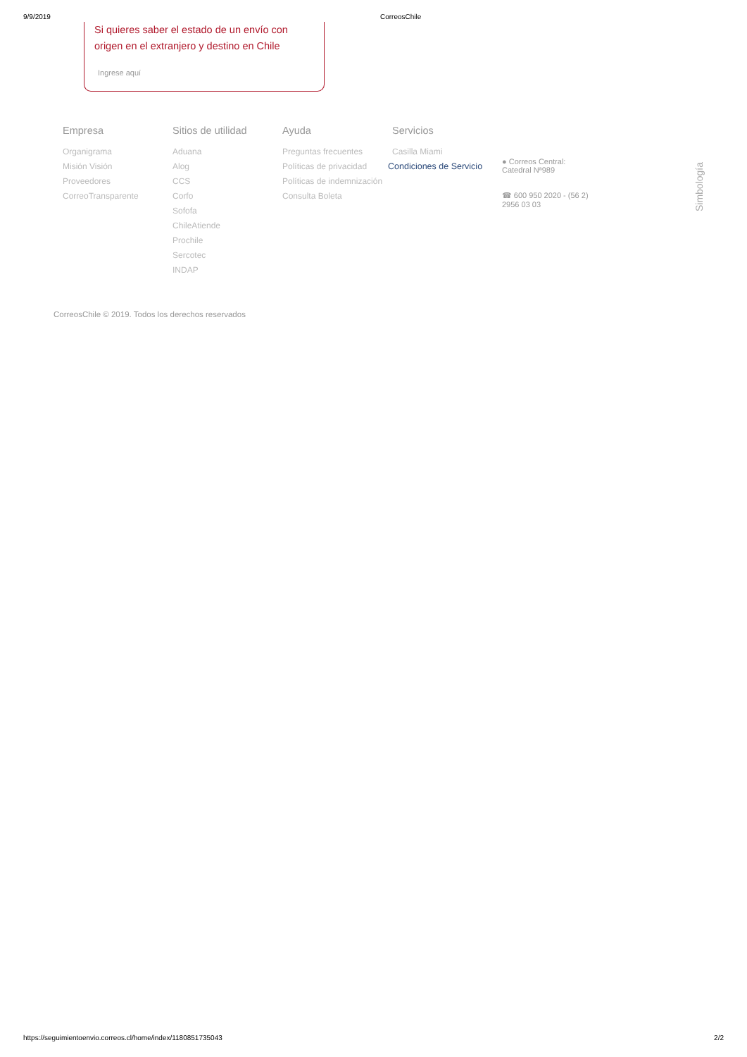9/9/2019 CorreosChile
Si quieres saber el estado de un envío con origen en el extranjero y destino en Chile
Ingrese aquí
Empresa
Organigrama
Misión Visión
Proveedores
CorreoTransparente
Sitios de utilidad
Aduana
Alog
CCS
Corfo
Sofofa
ChileAtiende
Prochile
Sercotec
INDAP
Ayuda
Preguntas frecuentes
Políticas de privacidad
Políticas de indemnización
Consulta Boleta
Servicios
Casilla Miami
Condiciones de Servicio
● Correos Central: Catedral Nª989
☎ 600 950 2020 - (56 2) 2956 03 03
Simbología
CorreosChile © 2019. Todos los derechos reservados
https://seguimientoenvio.correos.cl/home/index/1180851735043 2/2